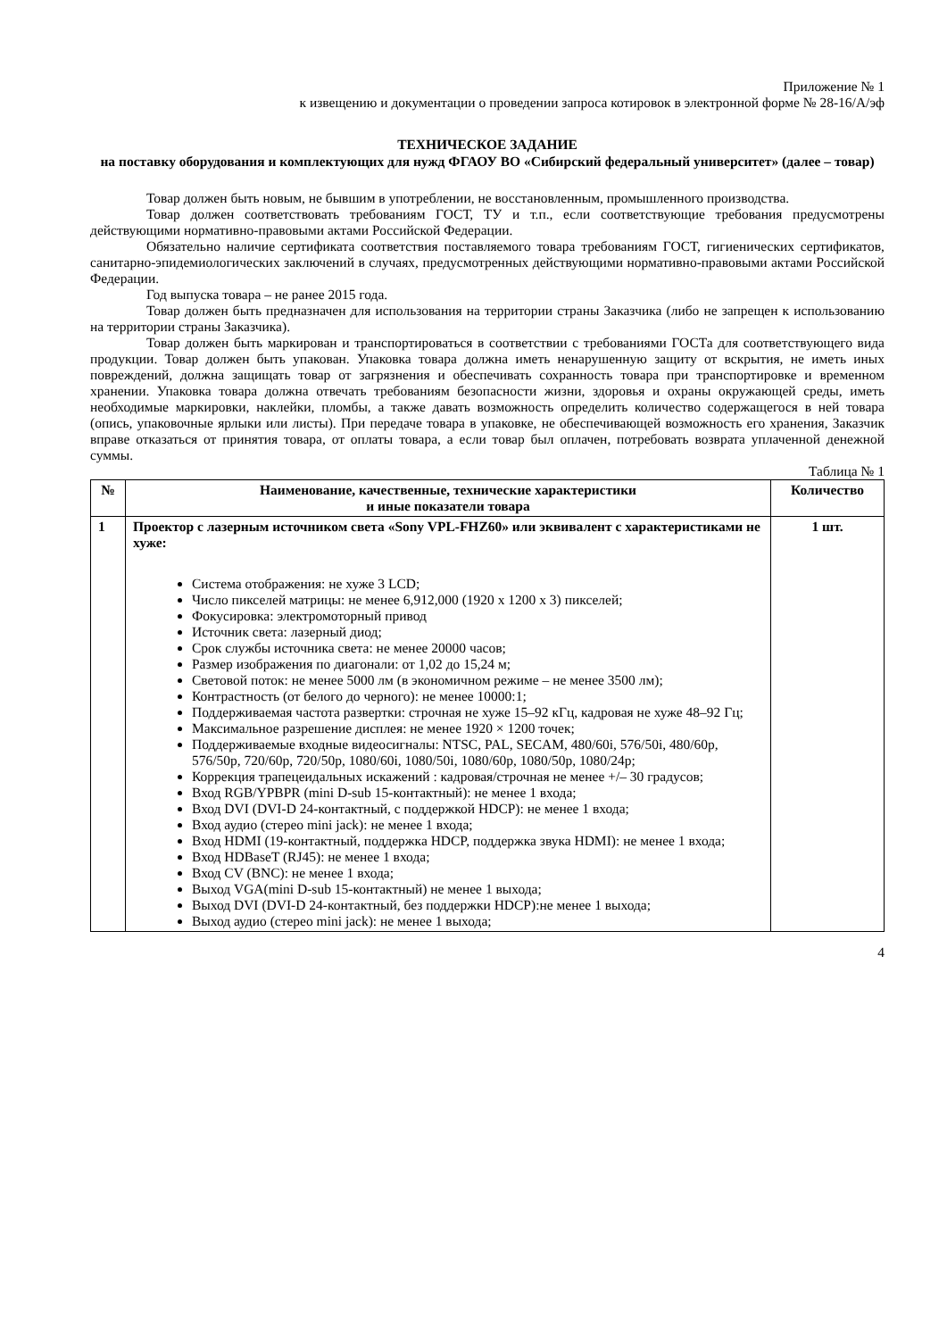Приложение № 1
к извещению и документации о проведении запроса котировок в электронной форме № 28-16/А/эф
ТЕХНИЧЕСКОЕ ЗАДАНИЕ
на поставку оборудования и комплектующих для нужд ФГАОУ ВО «Сибирский федеральный университет» (далее – товар)
Товар должен быть новым, не бывшим в употреблении, не восстановленным, промышленного производства.
Товар должен соответствовать требованиям ГОСТ, ТУ и т.п., если соответствующие требования предусмотрены действующими нормативно-правовыми актами Российской Федерации.
Обязательно наличие сертификата соответствия поставляемого товара требованиям ГОСТ, гигиенических сертификатов, санитарно-эпидемиологических заключений в случаях, предусмотренных действующими нормативно-правовыми актами Российской Федерации.
Год выпуска товара – не ранее 2015 года.
Товар должен быть предназначен для использования на территории страны Заказчика (либо не запрещен к использованию на территории страны Заказчика).
Товар должен быть маркирован и транспортироваться в соответствии с требованиями ГОСТа для соответствующего вида продукции. Товар должен быть упакован. Упаковка товара должна иметь ненарушенную защиту от вскрытия, не иметь иных повреждений, должна защищать товар от загрязнения и обеспечивать сохранность товара при транспортировке и временном хранении. Упаковка товара должна отвечать требованиям безопасности жизни, здоровья и охраны окружающей среды, иметь необходимые маркировки, наклейки, пломбы, а также давать возможность определить количество содержащегося в ней товара (опись, упаковочные ярлыки или листы). При передаче товара в упаковке, не обеспечивающей возможность его хранения, Заказчик вправе отказаться от принятия товара, от оплаты товара, а если товар был оплачен, потребовать возврата уплаченной денежной суммы.
Таблица № 1
| № | Наименование, качественные, технические характеристики и иные показатели товара | Количество |
| --- | --- | --- |
| 1 | Проектор с лазерным источником света «Sony VPL-FHZ60» или эквивалент с характеристиками не хуже: Система отображения: не хуже 3 LCD; Число пикселей матрицы: не менее 6,912,000 (1920 x 1200 x 3) пикселей; Фокусировка: электромоторный привод Источник света: лазерный диод; Срок службы источника света: не менее 20000 часов; Размер изображения по диагонали: от 1,02 до 15,24 м; Световой поток: не менее 5000 лм (в экономичном режиме – не менее 3500 лм); Контрастность (от белого до черного): не менее 10000:1; Поддерживаемая частота развертки: строчная не хуже 15–92 кГц, кадровая не хуже 48–92 Гц; Максимальное разрешение дисплея: не менее 1920 × 1200 точек; Поддерживаемые входные видеосигналы: NTSC, PAL, SECAM, 480/60i, 576/50i, 480/60p, 576/50p, 720/60p, 720/50p, 1080/60i, 1080/50i, 1080/60p, 1080/50p, 1080/24p; Коррекция трапецеидальных искажений : кадровая/строчная не менее +/– 30 градусов; Вход RGB/YPBPR (mini D-sub 15-контактный): не менее 1 входа; Вход DVI (DVI-D 24-контактный, с поддержкой HDCP): не менее 1 входа; Вход аудио (стерео mini jack): не менее 1 входа; Вход HDMI (19-контактный, поддержка HDCP, поддержка звука HDMI): не менее 1 входа; Вход HDBaseT (RJ45): не менее 1 входа; Вход CV (BNC): не менее 1 входа; Выход VGA(mini D-sub 15-контактный) не менее 1 выхода; Выход DVI (DVI-D 24-контактный, без поддержки HDCP):не менее 1 выхода; Выход аудио (стерео mini jack): не менее 1 выхода; | 1 шт. |
4